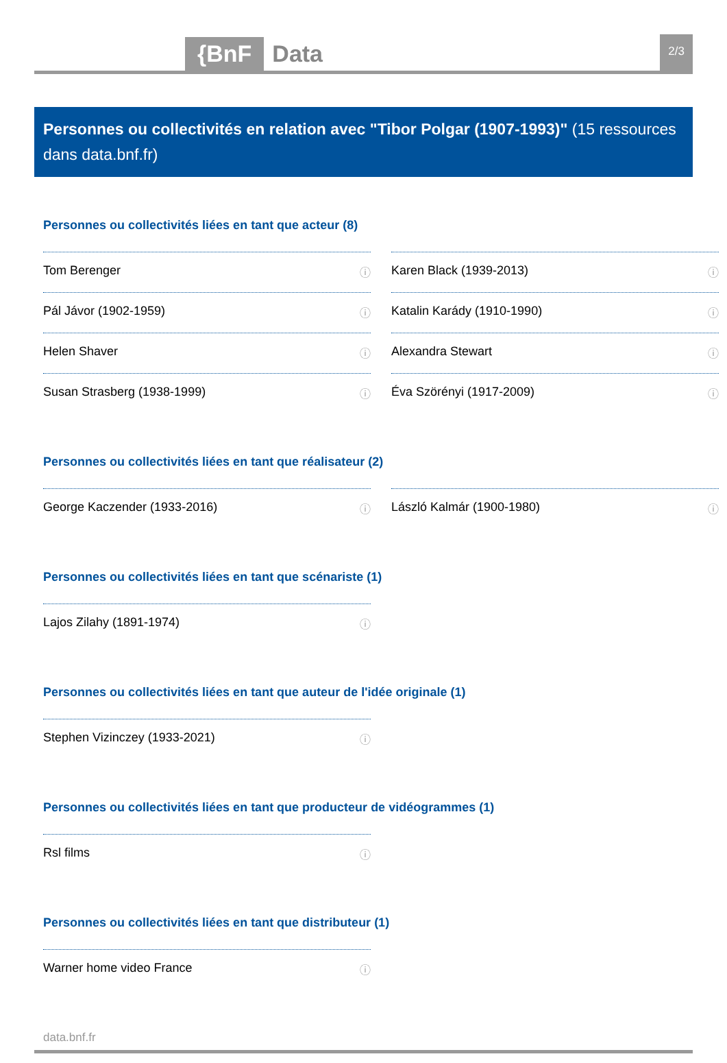{BnF Data 2/3
Personnes ou collectivités en relation avec "Tibor Polgar (1907-1993)" (15 ressources dans data.bnf.fr)
Personnes ou collectivités liées en tant que acteur (8)
Tom Berenger ⓘ
Karen Black (1939-2013) ⓘ
Pál Jávor (1902-1959) ⓘ
Katalin Karády (1910-1990) ⓘ
Helen Shaver ⓘ
Alexandra Stewart ⓘ
Susan Strasberg (1938-1999) ⓘ
Éva Szörényi (1917-2009) ⓘ
Personnes ou collectivités liées en tant que réalisateur (2)
George Kaczender (1933-2016) ⓘ
László Kalmár (1900-1980) ⓘ
Personnes ou collectivités liées en tant que scénariste (1)
Lajos Zilahy (1891-1974) ⓘ
Personnes ou collectivités liées en tant que auteur de l'idée originale (1)
Stephen Vizinczey (1933-2021) ⓘ
Personnes ou collectivités liées en tant que producteur de vidéogrammes (1)
Rsl films ⓘ
Personnes ou collectivités liées en tant que distributeur (1)
Warner home video France ⓘ
data.bnf.fr